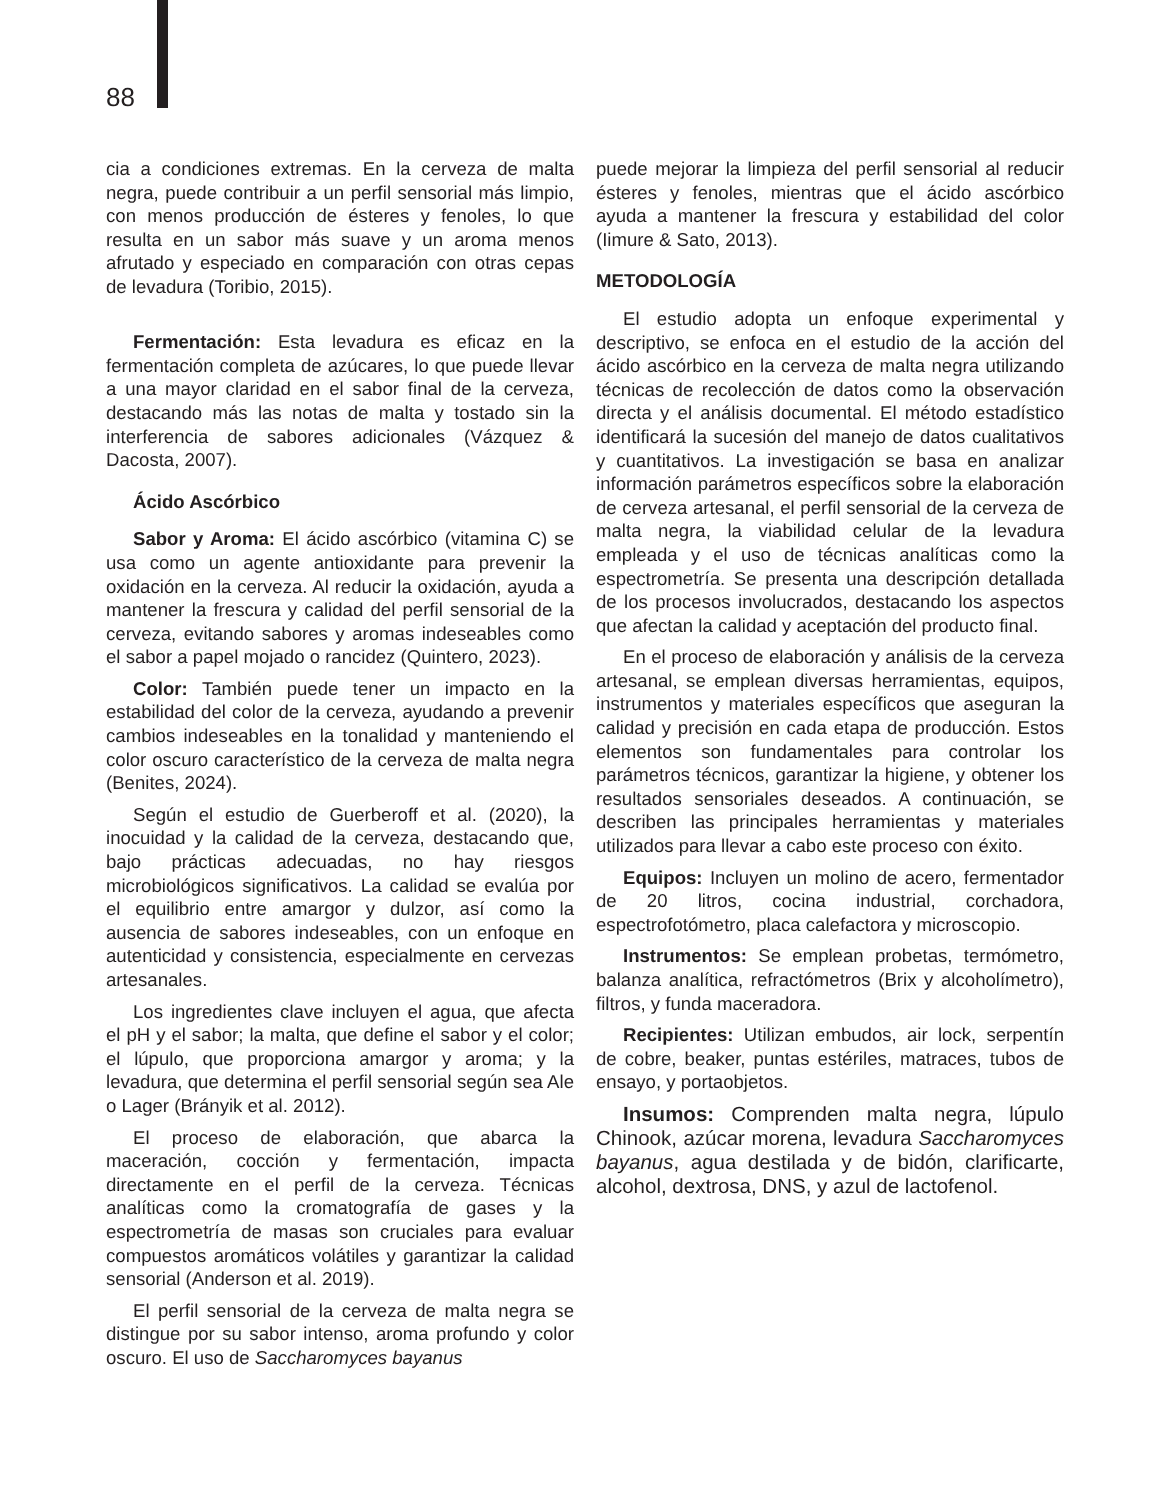88
cia a condiciones extremas. En la cerveza de malta negra, puede contribuir a un perfil sensorial más limpio, con menos producción de ésteres y fenoles, lo que resulta en un sabor más suave y un aroma menos afrutado y especiado en comparación con otras cepas de levadura (Toribio, 2015).
Fermentación: Esta levadura es eficaz en la fermentación completa de azúcares, lo que puede llevar a una mayor claridad en el sabor final de la cerveza, destacando más las notas de malta y tostado sin la interferencia de sabores adicionales (Vázquez & Dacosta, 2007).
Ácido Ascórbico
Sabor y Aroma: El ácido ascórbico (vitamina C) se usa como un agente antioxidante para prevenir la oxidación en la cerveza. Al reducir la oxidación, ayuda a mantener la frescura y calidad del perfil sensorial de la cerveza, evitando sabores y aromas indeseables como el sabor a papel mojado o rancidez (Quintero, 2023).
Color: También puede tener un impacto en la estabilidad del color de la cerveza, ayudando a prevenir cambios indeseables en la tonalidad y manteniendo el color oscuro característico de la cerveza de malta negra (Benites, 2024).
Según el estudio de Guerberoff et al. (2020), la inocuidad y la calidad de la cerveza, destacando que, bajo prácticas adecuadas, no hay riesgos microbiológicos significativos. La calidad se evalúa por el equilibrio entre amargor y dulzor, así como la ausencia de sabores indeseables, con un enfoque en autenticidad y consistencia, especialmente en cervezas artesanales.
Los ingredientes clave incluyen el agua, que afecta el pH y el sabor; la malta, que define el sabor y el color; el lúpulo, que proporciona amargor y aroma; y la levadura, que determina el perfil sensorial según sea Ale o Lager (Brányik et al. 2012).
El proceso de elaboración, que abarca la maceración, cocción y fermentación, impacta directamente en el perfil de la cerveza. Técnicas analíticas como la cromatografía de gases y la espectrometría de masas son cruciales para evaluar compuestos aromáticos volátiles y garantizar la calidad sensorial (Anderson et al. 2019).
El perfil sensorial de la cerveza de malta negra se distingue por su sabor intenso, aroma profundo y color oscuro. El uso de Saccharomyces bayanus
puede mejorar la limpieza del perfil sensorial al reducir ésteres y fenoles, mientras que el ácido ascórbico ayuda a mantener la frescura y estabilidad del color (Iimure & Sato, 2013).
METODOLOGÍA
El estudio adopta un enfoque experimental y descriptivo, se enfoca en el estudio de la acción del ácido ascórbico en la cerveza de malta negra utilizando técnicas de recolección de datos como la observación directa y el análisis documental. El método estadístico identificará la sucesión del manejo de datos cualitativos y cuantitativos. La investigación se basa en analizar información parámetros específicos sobre la elaboración de cerveza artesanal, el perfil sensorial de la cerveza de malta negra, la viabilidad celular de la levadura empleada y el uso de técnicas analíticas como la espectrometría. Se presenta una descripción detallada de los procesos involucrados, destacando los aspectos que afectan la calidad y aceptación del producto final.
En el proceso de elaboración y análisis de la cerveza artesanal, se emplean diversas herramientas, equipos, instrumentos y materiales específicos que aseguran la calidad y precisión en cada etapa de producción. Estos elementos son fundamentales para controlar los parámetros técnicos, garantizar la higiene, y obtener los resultados sensoriales deseados. A continuación, se describen las principales herramientas y materiales utilizados para llevar a cabo este proceso con éxito.
Equipos: Incluyen un molino de acero, fermentador de 20 litros, cocina industrial, corchadora, espectrofotómetro, placa calefactora y microscopio.
Instrumentos: Se emplean probetas, termómetro, balanza analítica, refractómetros (Brix y alcoholímetro), filtros, y funda maceradora.
Recipientes: Utilizan embudos, air lock, serpentín de cobre, beaker, puntas estériles, matraces, tubos de ensayo, y portaobjetos.
Insumos: Comprenden malta negra, lúpulo Chinook, azúcar morena, levadura Saccharomyces bayanus, agua destilada y de bidón, clarificarte, alcohol, dextrosa, DNS, y azul de lactofenol.